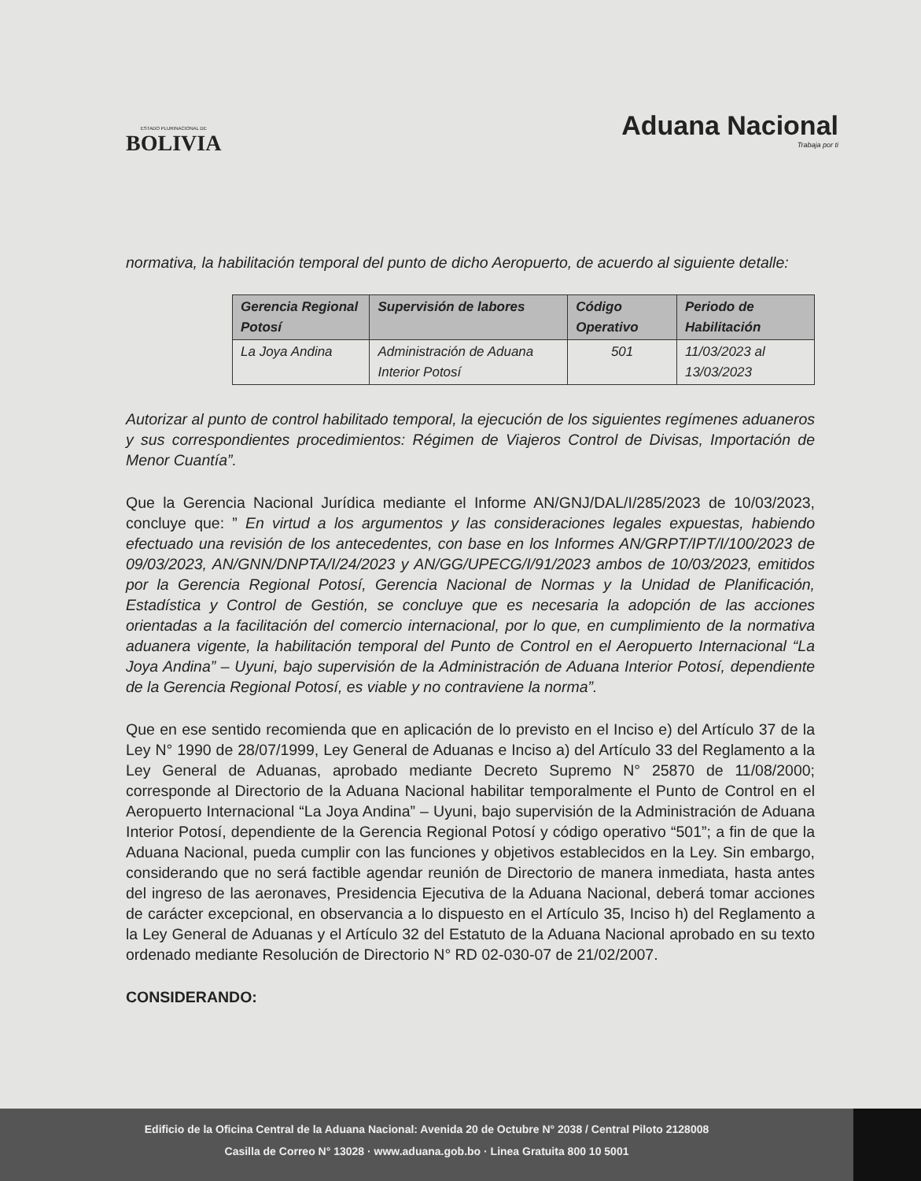ESTADO PLURINACIONAL DE
BOLIVIA
Aduana Nacional
Trabaja por ti
normativa, la habilitación temporal del punto de dicho Aeropuerto, de acuerdo al siguiente detalle:
| Gerencia Regional Potosí | Supervisión de labores | Código Operativo | Periodo de Habilitación |
| --- | --- | --- | --- |
| La Joya Andina | Administración de Aduana Interior Potosí | 501 | 11/03/2023 al 13/03/2023 |
Autorizar al punto de control habilitado temporal, la ejecución de los siguientes regímenes aduaneros y sus correspondientes procedimientos: Régimen de Viajeros Control de Divisas, Importación de Menor Cuantía”.
Que la Gerencia Nacional Jurídica mediante el Informe AN/GNJ/DAL/I/285/2023 de 10/03/2023, concluye que: ” En virtud a los argumentos y las consideraciones legales expuestas, habiendo efectuado una revisión de los antecedentes, con base en los Informes AN/GRPT/IPT/I/100/2023 de 09/03/2023, AN/GNN/DNPTA/I/24/2023 y AN/GG/UPECG/I/91/2023 ambos de 10/03/2023, emitidos por la Gerencia Regional Potosí, Gerencia Nacional de Normas y la Unidad de Planificación, Estadística y Control de Gestión, se concluye que es necesaria la adopción de las acciones orientadas a la facilitación del comercio internacional, por lo que, en cumplimiento de la normativa aduanera vigente, la habilitación temporal del Punto de Control en el Aeropuerto Internacional “La Joya Andina” – Uyuni, bajo supervisión de la Administración de Aduana Interior Potosí, dependiente de la Gerencia Regional Potosí, es viable y no contraviene la norma”.
Que en ese sentido recomienda que en aplicación de lo previsto en el Inciso e) del Artículo 37 de la Ley N° 1990 de 28/07/1999, Ley General de Aduanas e Inciso a) del Artículo 33 del Reglamento a la Ley General de Aduanas, aprobado mediante Decreto Supremo N° 25870 de 11/08/2000; corresponde al Directorio de la Aduana Nacional habilitar temporalmente el Punto de Control en el Aeropuerto Internacional “La Joya Andina” – Uyuni, bajo supervisión de la Administración de Aduana Interior Potosí, dependiente de la Gerencia Regional Potosí y código operativo “501”; a fin de que la Aduana Nacional, pueda cumplir con las funciones y objetivos establecidos en la Ley. Sin embargo, considerando que no será factible agendar reunión de Directorio de manera inmediata, hasta antes del ingreso de las aeronaves, Presidencia Ejecutiva de la Aduana Nacional, deberá tomar acciones de carácter excepcional, en observancia a lo dispuesto en el Artículo 35, Inciso h) del Reglamento a la Ley General de Aduanas y el Artículo 32 del Estatuto de la Aduana Nacional aprobado en su texto ordenado mediante Resolución de Directorio N° RD 02-030-07 de 21/02/2007.
CONSIDERANDO:
Edificio de la Oficina Central de la Aduana Nacional: Avenida 20 de Octubre N° 2038 / Central Piloto 2128008
Casilla de Correo N° 13028 · www.aduana.gob.bo · Linea Gratuita 800 10 5001